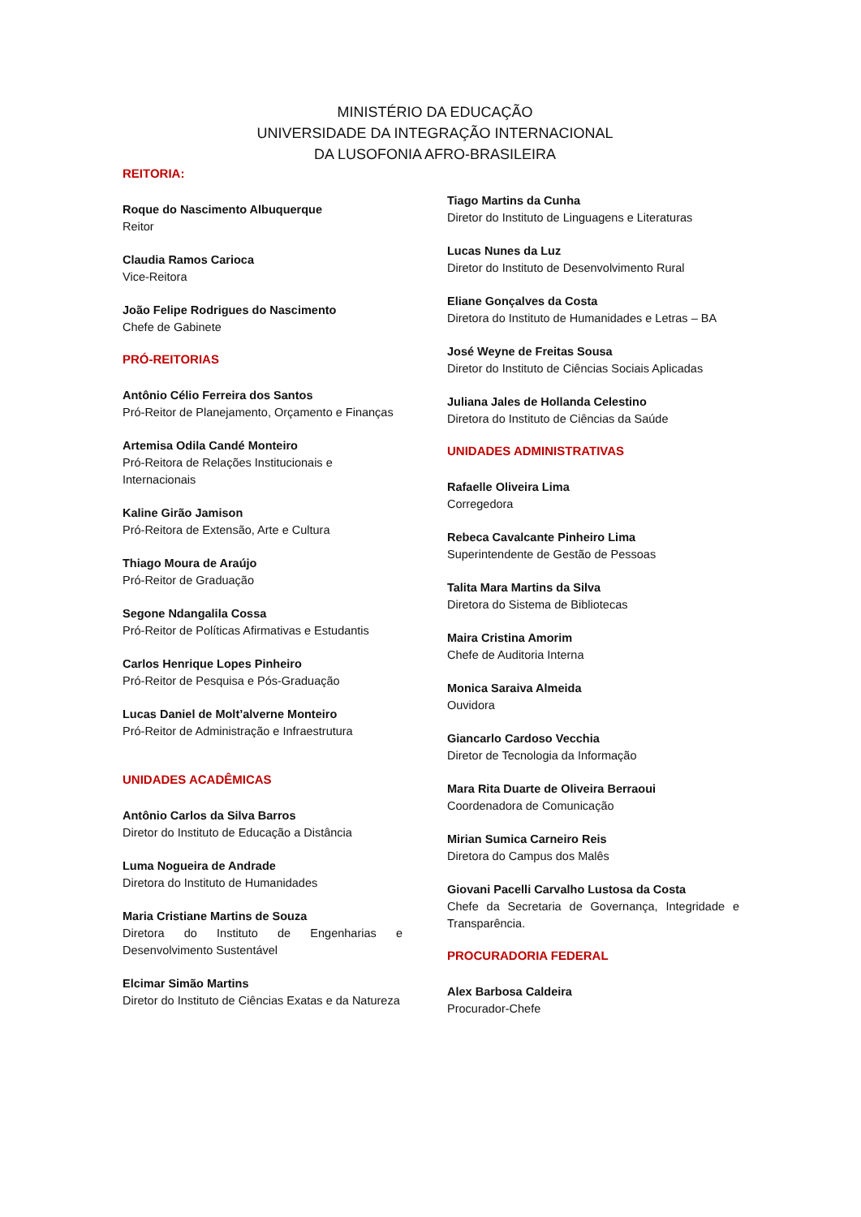MINISTÉRIO DA EDUCAÇÃO
UNIVERSIDADE DA INTEGRAÇÃO INTERNACIONAL
DA LUSOFONIA AFRO-BRASILEIRA
REITORIA:
Roque do Nascimento Albuquerque
Reitor
Claudia Ramos Carioca
Vice-Reitora
João Felipe Rodrigues do Nascimento
Chefe de Gabinete
PRÓ-REITORIAS
Antônio Célio Ferreira dos Santos
Pró-Reitor de Planejamento, Orçamento e Finanças
Artemisa Odila Candé Monteiro
Pró-Reitora de Relações Institucionais e Internacionais
Kaline Girão Jamison
Pró-Reitora de Extensão, Arte e Cultura
Thiago Moura de Araújo
Pró-Reitor de Graduação
Segone Ndangalila Cossa
Pró-Reitor de Políticas Afirmativas e Estudantis
Carlos Henrique Lopes Pinheiro
Pró-Reitor de Pesquisa e Pós-Graduação
Lucas Daniel de Molt’alverne Monteiro
Pró-Reitor de Administração e Infraestrutura
UNIDADES ACADÊMICAS
Antônio Carlos da Silva Barros
Diretor do Instituto de Educação a Distância
Luma Nogueira de Andrade
Diretora do Instituto de Humanidades
Maria Cristiane Martins de Souza
Diretora do Instituto de Engenharias e Desenvolvimento Sustentável
Elcimar Simão Martins
Diretor do Instituto de Ciências Exatas e da Natureza
Tiago Martins da Cunha
Diretor do Instituto de Linguagens e Literaturas
Lucas Nunes da Luz
Diretor do Instituto de Desenvolvimento Rural
Eliane Gonçalves da Costa
Diretora do Instituto de Humanidades e Letras – BA
José Weyne de Freitas Sousa
Diretor do Instituto de Ciências Sociais Aplicadas
Juliana Jales de Hollanda Celestino
Diretora do Instituto de Ciências da Saúde
UNIDADES ADMINISTRATIVAS
Rafaelle Oliveira Lima
Corregedora
Rebeca Cavalcante Pinheiro Lima
Superintendente de Gestão de Pessoas
Talita Mara Martins da Silva
Diretora do Sistema de Bibliotecas
Maira Cristina Amorim
Chefe de Auditoria Interna
Monica Saraiva Almeida
Ouvidora
Giancarlo Cardoso Vecchia
Diretor de Tecnologia da Informação
Mara Rita Duarte de Oliveira Berraoui
Coordenadora de Comunicação
Mirian Sumica Carneiro Reis
Diretora do Campus dos Malês
Giovani Pacelli Carvalho Lustosa da Costa
Chefe da Secretaria de Governança, Integridade e Transparência.
PROCURADORIA FEDERAL
Alex Barbosa Caldeira
Procurador-Chefe